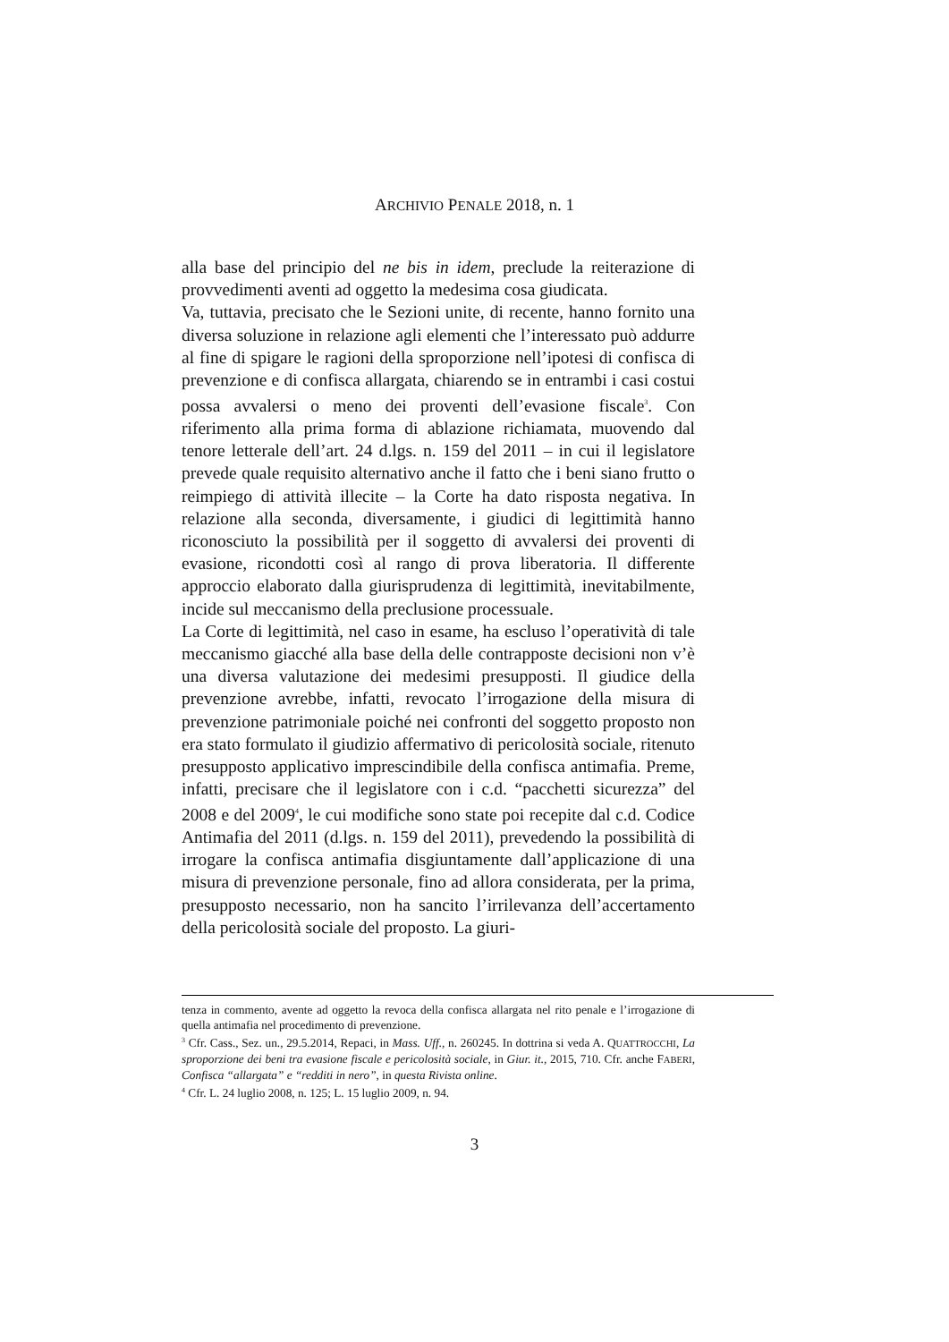ARCHIVIO PENALE 2018, n. 1
alla base del principio del ne bis in idem, preclude la reiterazione di provvedimenti aventi ad oggetto la medesima cosa giudicata.
Va, tuttavia, precisato che le Sezioni unite, di recente, hanno fornito una diversa soluzione in relazione agli elementi che l’interessato può addurre al fine di spigare le ragioni della sproporzione nell’ipotesi di confisca di prevenzione e di confisca allargata, chiarendo se in entrambi i casi costui possa avvalersi o meno dei proventi dell’evasione fiscale<sup>3</sup>. Con riferimento alla prima forma di ablazione richiamata, muovendo dal tenore letterale dell’art. 24 d.lgs. n. 159 del 2011 – in cui il legislatore prevede quale requisito alternativo anche il fatto che i beni siano frutto o reimpiego di attività illecite – la Corte ha dato risposta negativa. In relazione alla seconda, diversamente, i giudici di legittimità hanno riconosciuto la possibilità per il soggetto di avvalersi dei proventi di evasione, ricondotti così al rango di prova liberatoria. Il differente approccio elaborato dalla giurisprudenza di legittimità, inevitabilmente, incide sul meccanismo della preclusione processuale.
La Corte di legittimità, nel caso in esame, ha escluso l’operatività di tale meccanismo giacché alla base della delle contrapposte decisioni non v’è una diversa valutazione dei medesimi presupposti. Il giudice della prevenzione avrebbe, infatti, revocato l’irrogazione della misura di prevenzione patrimoniale poiché nei confronti del soggetto proposto non era stato formulato il giudizio affermativo di pericolosità sociale, ritenuto presupposto applicativo imprescindibile della confisca antimafia. Preme, infatti, precisare che il legislatore con i c.d. “pacchetti sicurezza” del 2008 e del 2009<sup>4</sup>, le cui modifiche sono state poi recepite dal c.d. Codice Antimafia del 2011 (d.lgs. n. 159 del 2011), prevedendo la possibilità di irrogare la confisca antimafia disgiuntamente dall’applicazione di una misura di prevenzione personale, fino ad allora considerata, per la prima, presupposto necessario, non ha sancito l’irrilevanza dell’accertamento della pericolosità sociale del proposto. La giuri-
tenza in commento, avente ad oggetto la revoca della confisca allargata nel rito penale e l’irrogazione di quella antimafia nel procedimento di prevenzione.
<sup>3</sup> Cfr. Cass., Sez. un., 29.5.2014, Repaci, in Mass. Uff., n. 260245. In dottrina si veda A. QUATTROCCHI, La sproporzione dei beni tra evasione fiscale e pericolosità sociale, in Giur. it., 2015, 710. Cfr. anche FABERI, Confisca “allargata” e “redditi in nero”, in questa Rivista online.
<sup>4</sup> Cfr. L. 24 luglio 2008, n. 125; L. 15 luglio 2009, n. 94.
3